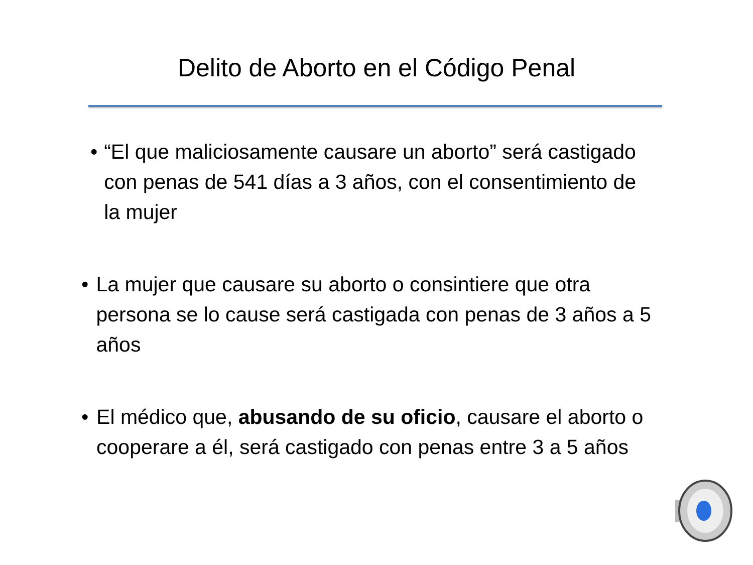Delito de Aborto en el Código Penal
• “El que maliciosamente causare un aborto” será castigado con penas de 541 días a 3 años, con el consentimiento de la mujer
• La mujer que causare su aborto o consintiere que otra persona se lo cause será castigada con penas de 3 años a 5 años
• El médico que, abusando de su oficio, causare el aborto o cooperare a él, será castigado con penas entre 3 a 5 años